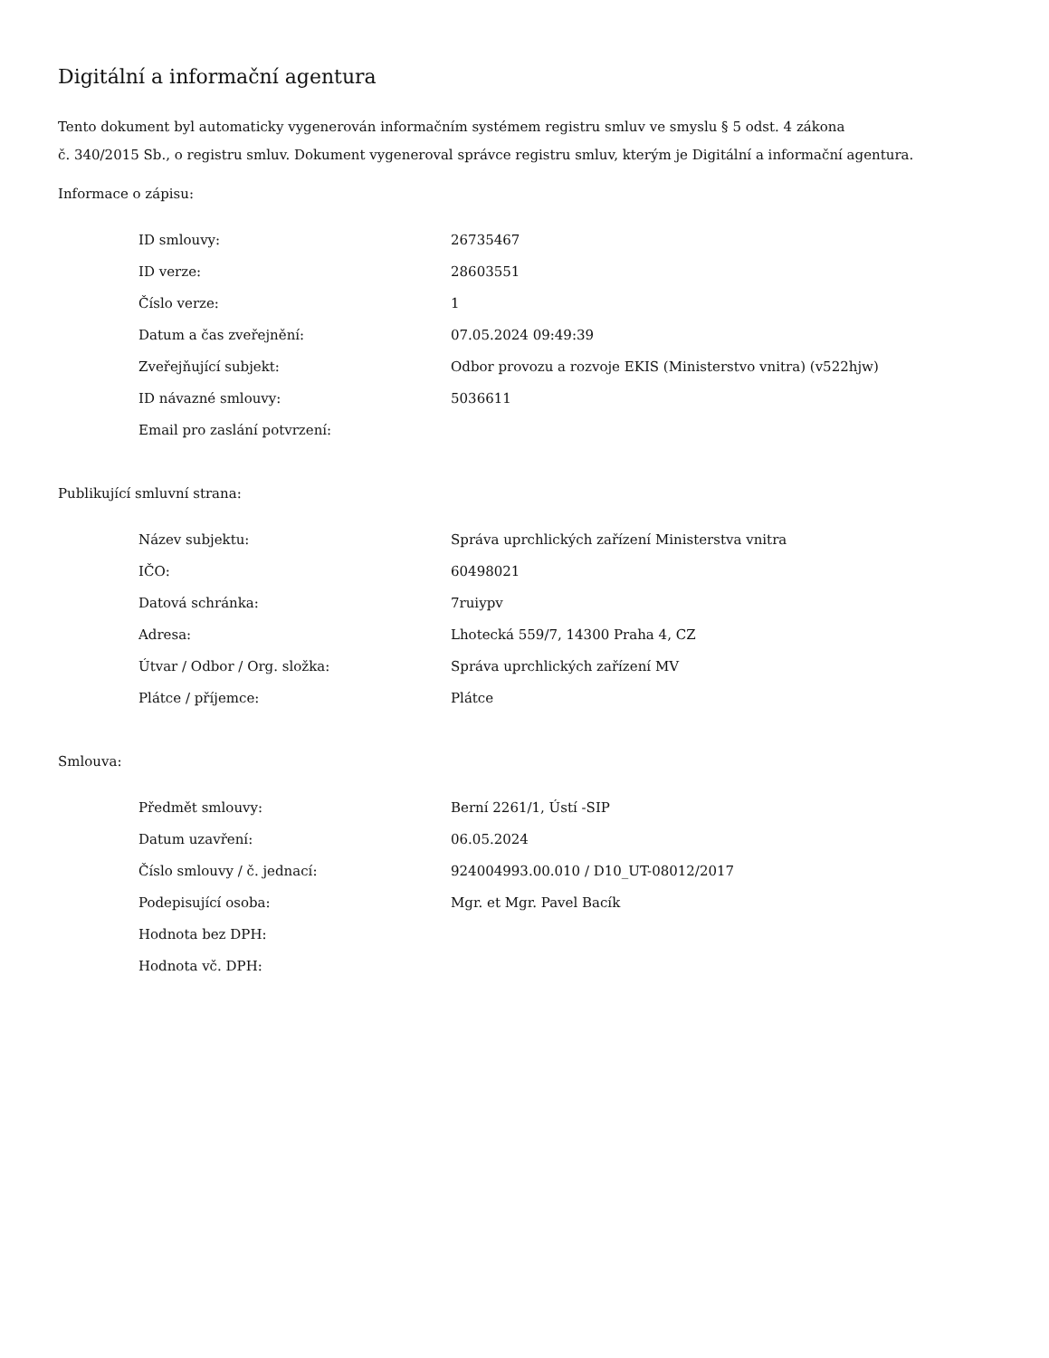Digitální a informační agentura
Tento dokument byl automaticky vygenerován informačním systémem registru smluv ve smyslu § 5 odst. 4 zákona
č. 340/2015 Sb., o registru smluv. Dokument vygeneroval správce registru smluv, kterým je Digitální a informační agentura.
Informace o zápisu:
| ID smlouvy: | 26735467 |
| ID verze: | 28603551 |
| Číslo verze: | 1 |
| Datum a čas zveřejnění: | 07.05.2024 09:49:39 |
| Zveřejňující subjekt: | Odbor provozu a rozvoje EKIS (Ministerstvo vnitra) (v522hjw) |
| ID návazné smlouvy: | 5036611 |
| Email pro zaslání potvrzení: | |
Publikující smluvní strana:
| Název subjektu: | Správa uprchlických zařízení Ministerstva vnitra |
| IČO: | 60498021 |
| Datová schránka: | 7ruiypv |
| Adresa: | Lhotecká 559/7, 14300 Praha 4, CZ |
| Útvar / Odbor / Org. složka: | Správa uprchlických zařízení MV |
| Plátce / příjemce: | Plátce |
Smlouva:
| Předmět smlouvy: | Berní 2261/1, Ústí -SIP |
| Datum uzavření: | 06.05.2024 |
| Číslo smlouvy / č. jednací: | 924004993.00.010 / D10_UT-08012/2017 |
| Podepisující osoba: | Mgr. et Mgr. Pavel Bacík |
| Hodnota bez DPH: | |
| Hodnota vč. DPH: | |